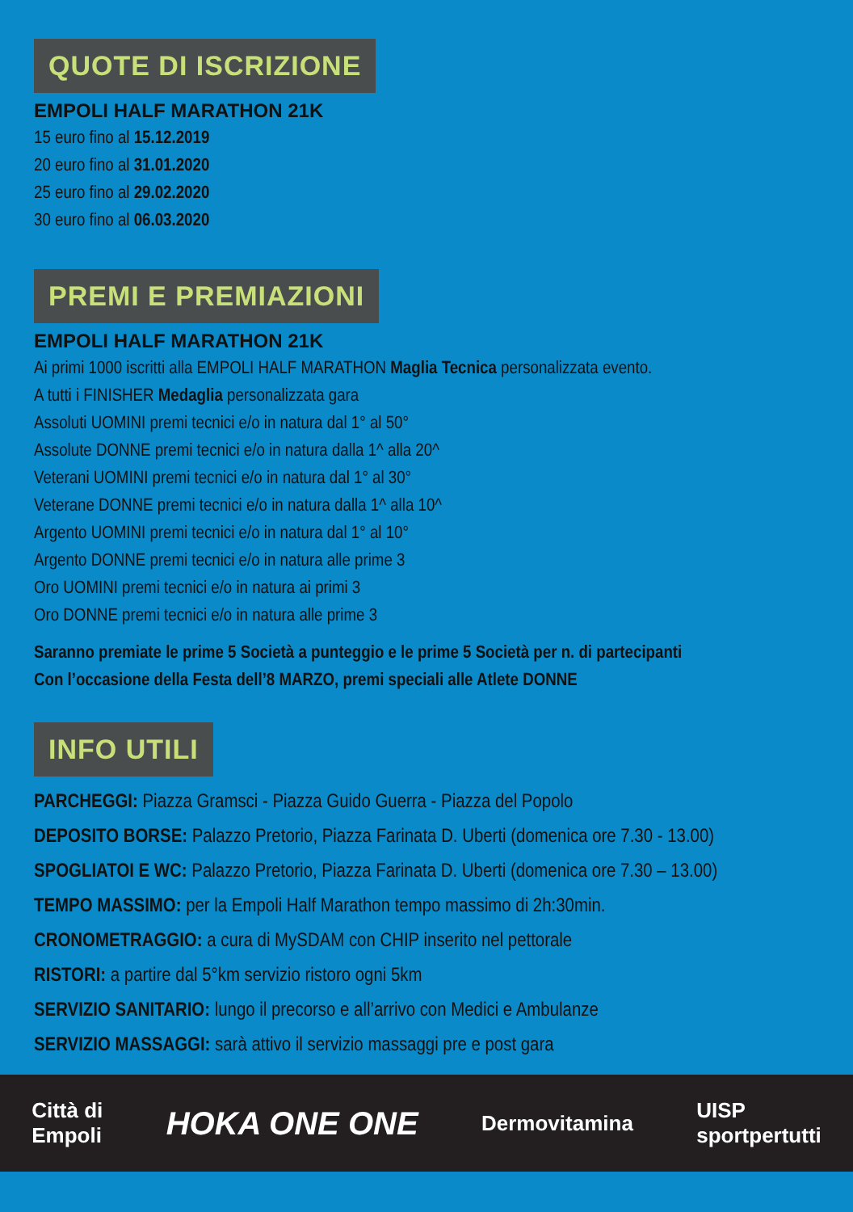QUOTE DI ISCRIZIONE
EMPOLI HALF MARATHON 21K
15 euro fino al 15.12.2019
20 euro fino al 31.01.2020
25 euro fino al 29.02.2020
30 euro fino al 06.03.2020
PREMI E PREMIAZIONI
EMPOLI HALF MARATHON 21K
Ai primi 1000 iscritti alla EMPOLI HALF MARATHON Maglia Tecnica personalizzata evento.
A tutti i FINISHER Medaglia personalizzata gara
Assoluti UOMINI premi tecnici e/o in natura dal 1° al 50°
Assolute DONNE premi tecnici e/o in natura dalla 1^ alla 20^
Veterani UOMINI premi tecnici e/o in natura dal 1° al 30°
Veterane DONNE premi tecnici e/o in natura dalla 1^ alla 10^
Argento UOMINI premi tecnici e/o in natura dal 1° al 10°
Argento DONNE premi tecnici e/o in natura alle prime 3
Oro UOMINI premi tecnici e/o in natura ai primi 3
Oro DONNE premi tecnici e/o in natura alle prime 3
Saranno premiate le prime 5 Società a punteggio e le prime 5 Società per n. di partecipanti
Con l’occasione della Festa dell’8 MARZO, premi speciali alle Atlete DONNE
INFO UTILI
PARCHEGGI: Piazza Gramsci - Piazza Guido Guerra - Piazza del Popolo
DEPOSITO BORSE: Palazzo Pretorio, Piazza Farinata D. Uberti (domenica ore 7.30 - 13.00)
SPOGLIATOI E WC: Palazzo Pretorio, Piazza Farinata D. Uberti (domenica ore 7.30 – 13.00)
TEMPO MASSIMO: per la Empoli Half Marathon tempo massimo di 2h:30min.
CRONOMETRAGGIO: a cura di MySDAM con CHIP inserito nel pettorale
RISTORI: a partire dal 5°km servizio ristoro ogni 5km
SERVIZIO SANITARIO: lungo il precorso e all’arrivo con Medici e Ambulanze
SERVIZIO MASSAGGI: sarà attivo il servizio massaggi pre e post gara
Città di
Empoli
HOKA ONE ONE
Dermovitamina
UISP
sportpertutti